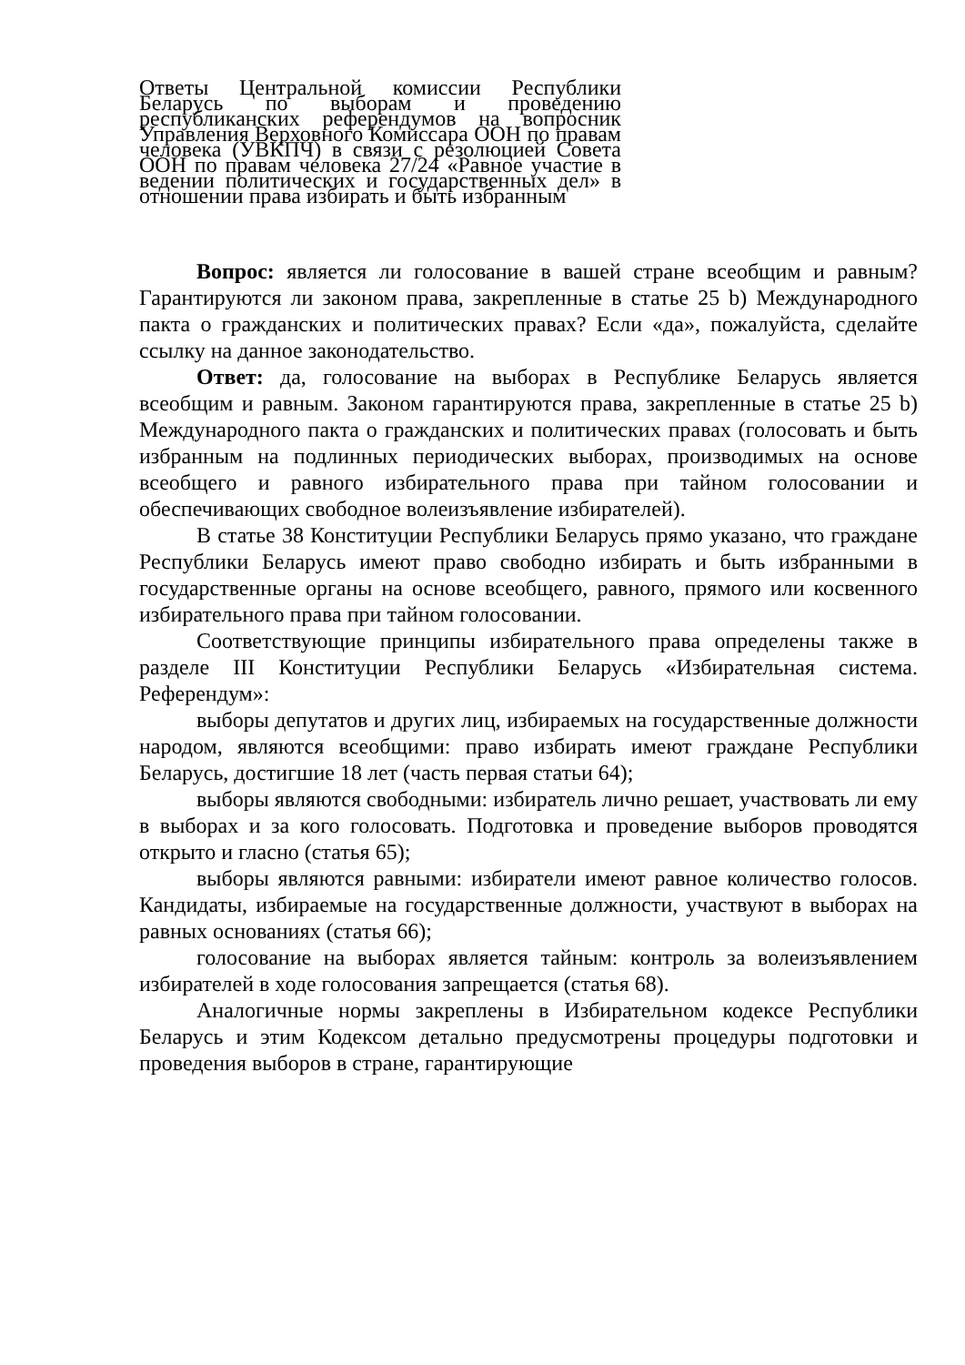Ответы Центральной комиссии Республики Беларусь по выборам и проведению республиканских референдумов на вопросник Управления Верховного Комиссара ООН по правам человека (УВКПЧ) в связи с резолюцией Совета ООН по правам человека 27/24 «Равное участие в ведении политических и государственных дел» в отношении права избирать и быть избранным
Вопрос: является ли голосование в вашей стране всеобщим и равным? Гарантируются ли законом права, закрепленные в статье 25 b) Международного пакта о гражданских и политических правах? Если «да», пожалуйста, сделайте ссылку на данное законодательство.
Ответ: да, голосование на выборах в Республике Беларусь является всеобщим и равным. Законом гарантируются права, закрепленные в статье 25 b) Международного пакта о гражданских и политических правах (голосовать и быть избранным на подлинных периодических выборах, производимых на основе всеобщего и равного избирательного права при тайном голосовании и обеспечивающих свободное волеизъявление избирателей).
В статье 38 Конституции Республики Беларусь прямо указано, что граждане Республики Беларусь имеют право свободно избирать и быть избранными в государственные органы на основе всеобщего, равного, прямого или косвенного избирательного права при тайном голосовании.
Соответствующие принципы избирательного права определены также в разделе III Конституции Республики Беларусь «Избирательная система. Референдум»:
выборы депутатов и других лиц, избираемых на государственные должности народом, являются всеобщими: право избирать имеют граждане Республики Беларусь, достигшие 18 лет (часть первая статьи 64);
выборы являются свободными: избиратель лично решает, участвовать ли ему в выборах и за кого голосовать. Подготовка и проведение выборов проводятся открыто и гласно (статья 65);
выборы являются равными: избиратели имеют равное количество голосов. Кандидаты, избираемые на государственные должности, участвуют в выборах на равных основаниях (статья 66);
голосование на выборах является тайным: контроль за волеизъявлением избирателей в ходе голосования запрещается (статья 68).
Аналогичные нормы закреплены в Избирательном кодексе Республики Беларусь и этим Кодексом детально предусмотрены процедуры подготовки и проведения выборов в стране, гарантирующие